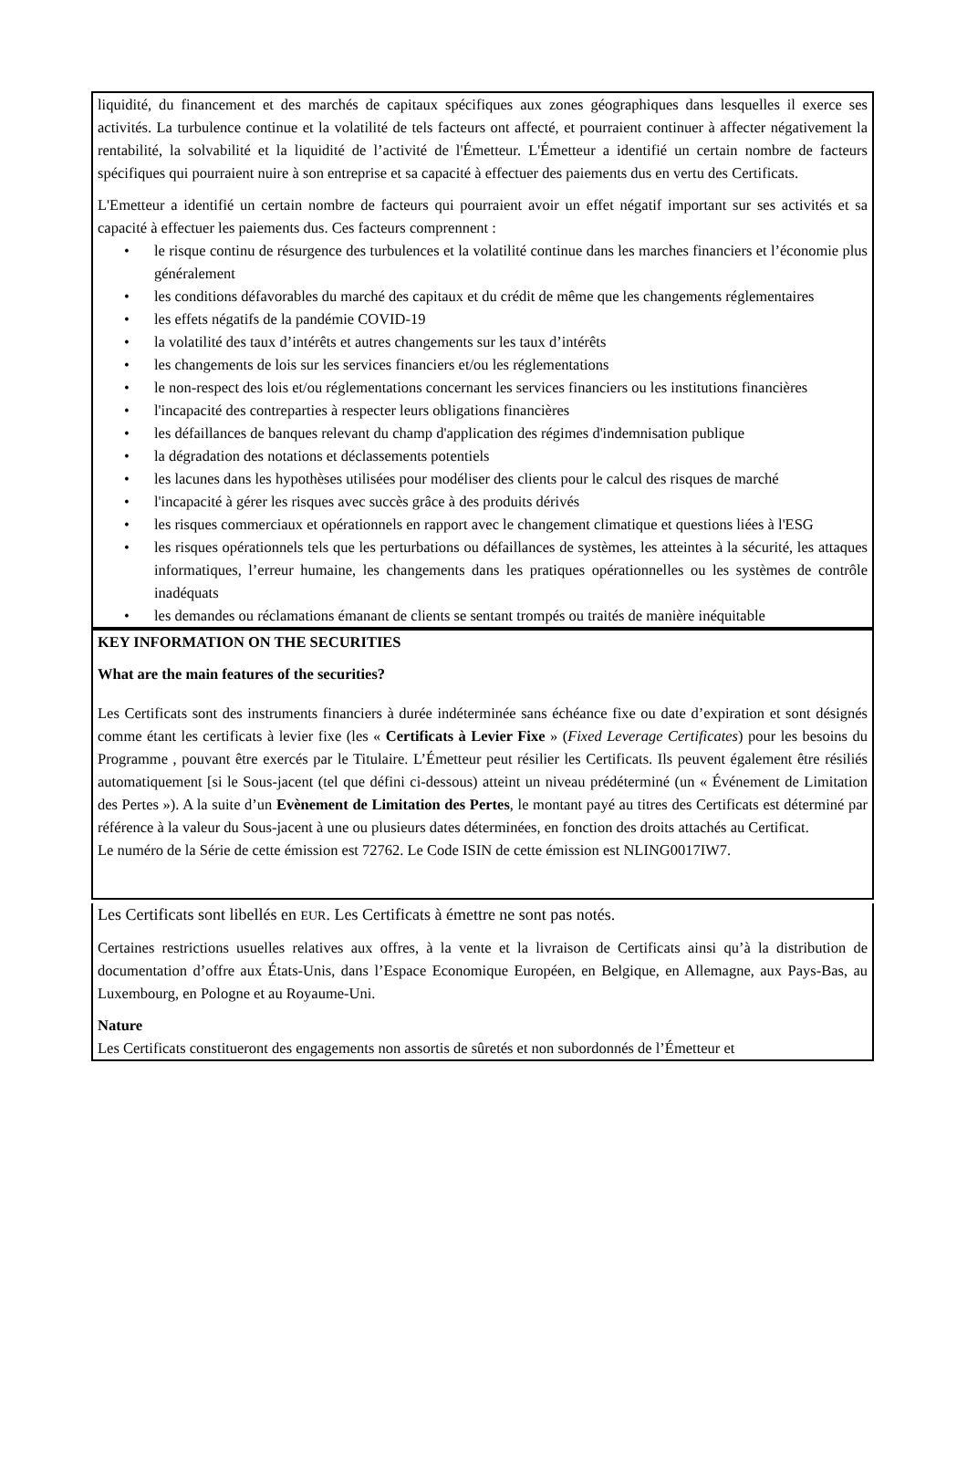liquidité, du financement et des marchés de capitaux spécifiques aux zones géographiques dans lesquelles il exerce ses activités. La turbulence continue et la volatilité de tels facteurs ont affecté, et pourraient continuer à affecter négativement la rentabilité, la solvabilité et la liquidité de l’activité de l'Émetteur. L'Émetteur a identifié un certain nombre de facteurs spécifiques qui pourraient nuire à son entreprise et sa capacité à effectuer des paiements dus en vertu des Certificats.
L'Emetteur a identifié un certain nombre de facteurs qui pourraient avoir un effet négatif important sur ses activités et sa capacité à effectuer les paiements dus. Ces facteurs comprennent :
• le risque continu de résurgence des turbulences et la volatilité continue dans les marches financiers et l’économie plus généralement
• les conditions défavorables du marché des capitaux et du crédit de même que les changements réglementaires
• les effets négatifs de la pandémie COVID-19
• la volatilité des taux d’intérêts et autres changements sur les taux d’intérêts
• les changements de lois sur les services financiers et/ou les réglementations
• le non-respect des lois et/ou réglementations concernant les services financiers ou les institutions financières
• l'incapacité des contreparties à respecter leurs obligations financières
• les défaillances de banques relevant du champ d'application des régimes d'indemnisation publique
• la dégradation des notations et déclassements potentiels
• les lacunes dans les hypothèses utilisées pour modéliser des clients pour le calcul des risques de marché
• l'incapacité à gérer les risques avec succès grâce à des produits dérivés
• les risques commerciaux et opérationnels en rapport avec le changement climatique et questions liées à l'ESG
• les risques opérationnels tels que les perturbations ou défaillances de systèmes, les atteintes à la sécurité, les attaques informatiques, l’erreur humaine, les changements dans les pratiques opérationnelles ou les systèmes de contrôle inadéquats
• les demandes ou réclamations émanant de clients se sentant trompés ou traités de manière inéquitable
KEY INFORMATION ON THE SECURITIES
What are the main features of the securities?
Les Certificats sont des instruments financiers à durée indéterminée sans échéance fixe ou date d’expiration et sont désignés comme étant les certificats à levier fixe (les « Certificats à Levier Fixe » (Fixed Leverage Certificates) pour les besoins du Programme , pouvant être exercés par le Titulaire. L’Émetteur peut résilier les Certificats. Ils peuvent également être résiliés automatiquement [si le Sous-jacent (tel que défini ci-dessous) atteint un niveau prédéterminé (un « Événement de Limitation des Pertes »). A la suite d’un Evènement de Limitation des Pertes, le montant payé au titres des Certificats est déterminé par référence à la valeur du Sous-jacent à une ou plusieurs dates déterminées, en fonction des droits attachés au Certificat.
Le numéro de la Série de cette émission est 72762. Le Code ISIN de cette émission est NLING0017IW7.
Les Certificats sont libellés en EUR. Les Certificats à émettre ne sont pas notés.
Certaines restrictions usuelles relatives aux offres, à la vente et la livraison de Certificats ainsi qu’à la distribution de documentation d’offre aux États-Unis, dans l’Espace Economique Européen, en Belgique, en Allemagne, aux Pays-Bas, au Luxembourg, en Pologne et au Royaume-Uni.
Nature
Les Certificats constitueront des engagements non assortis de sûretés et non subordonnés de l’Émetteur et